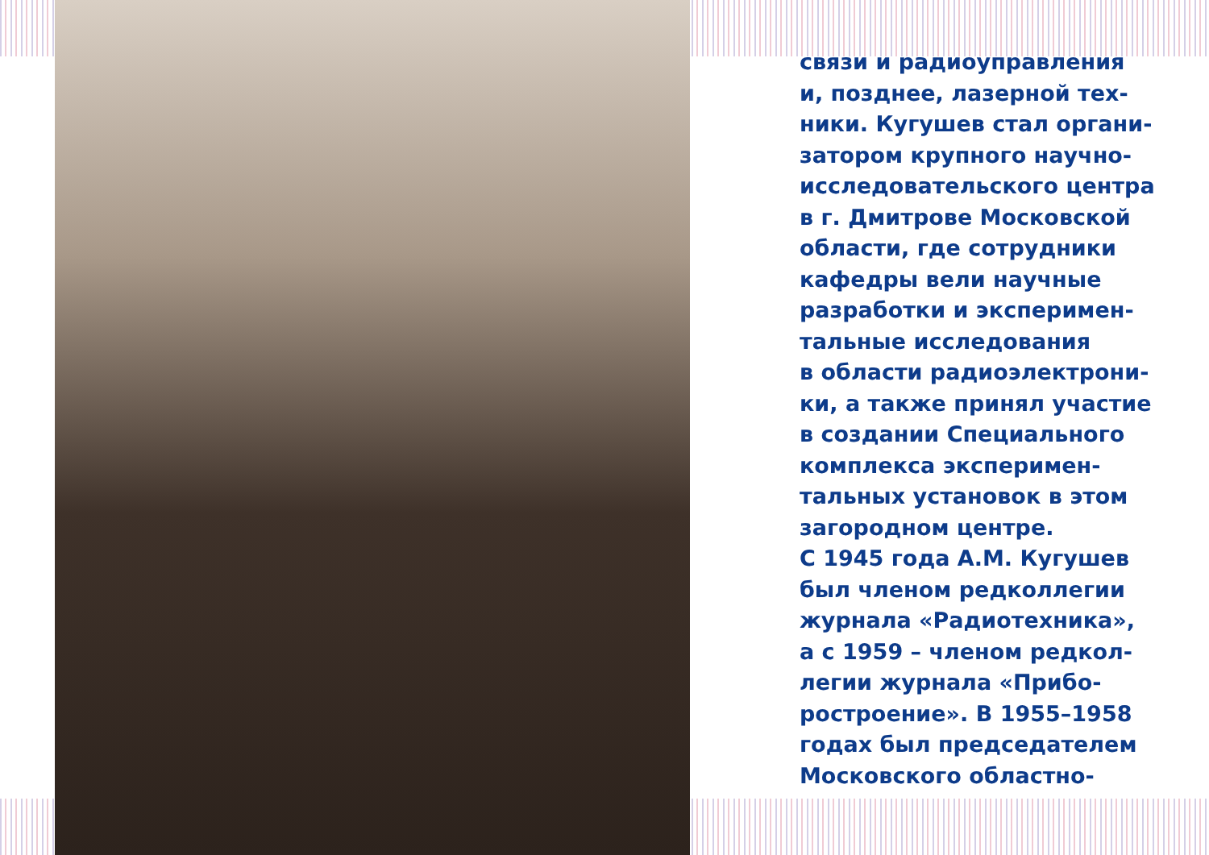связи и радиоуправления
и, позднее, лазерной тех-
ники. Кугушев стал органи-
затором крупного научно-
исследовательского центра
в г. Дмитрове Московской
области, где сотрудники
кафедры вели научные
разработки и эксперимен-
тальные исследования
в области радиоэлектрони-
ки, а также принял участие
в создании Специального
комплекса эксперимен-
тальных установок в этом
загородном центре.
С 1945 года А.М. Кугушев
был членом редколлегии
журнала «Радиотехника»,
а с 1959 – членом редкол-
легии журнала «Прибо-
ростроение». В 1955–1958
годах был председателем
Московского областно-